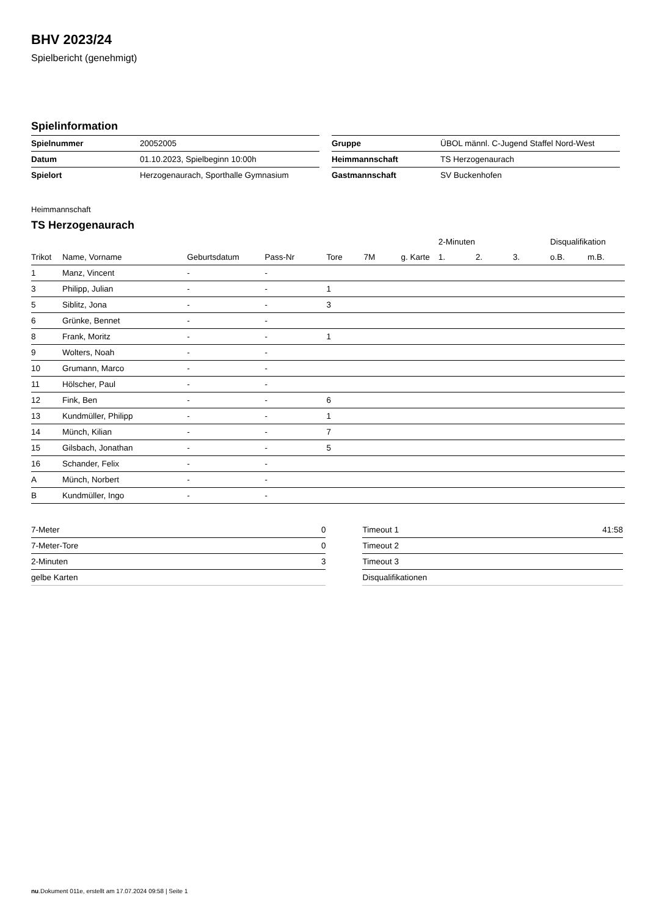BHV 2023/24
Spielbericht (genehmigt)
Spielinformation
| Spielnummer | 20052005 |
| Datum | 01.10.2023, Spielbeginn 10:00h |
| Spielort | Herzogenaurach, Sporthalle Gymnasium |
| Gruppe | ÜBOL männl. C-Jugend Staffel Nord-West |
| Heimmannschaft | TS Herzogenaurach |
| Gastmannschaft | SV Buckenhofen |
Heimmannschaft
TS Herzogenaurach
| | | | | | | | 2-Minuten | | | Disqualifikation | |
| --- | --- | --- | --- | --- | --- | --- | --- | --- | --- | --- | --- |
| Trikot | Name, Vorname | Geburtsdatum | Pass-Nr | Tore | 7M | g. Karte | 1. | 2. | 3. | o.B. | m.B. |
| 1 | Manz, Vincent | - | - | | | | | | | | |
| 3 | Philipp, Julian | - | - | 1 | | | | | | | |
| 5 | Siblitz, Jona | - | - | 3 | | | | | | | |
| 6 | Grünke, Bennet | - | - | | | | | | | | |
| 8 | Frank, Moritz | - | - | 1 | | | | | | | |
| 9 | Wolters, Noah | - | - | | | | | | | | |
| 10 | Grumann, Marco | - | - | | | | | | | | |
| 11 | Hölscher, Paul | - | - | | | | | | | | |
| 12 | Fink, Ben | - | - | 6 | | | | | | | |
| 13 | Kundmüller, Philipp | - | - | 1 | | | | | | | |
| 14 | Münch, Kilian | - | - | 7 | | | | | | | |
| 15 | Gilsbach, Jonathan | - | - | 5 | | | | | | | |
| 16 | Schander, Felix | - | - | | | | | | | | |
| A | Münch, Norbert | - | - | | | | | | | | |
| B | Kundmüller, Ingo | - | - | | | | | | | | |
| 7-Meter | 0 |
| 7-Meter-Tore | 0 |
| 2-Minuten | 3 |
| gelbe Karten | |
| Timeout 1 | 41:58 |
| Timeout 2 | |
| Timeout 3 | |
| Disqualifikationen | |
nu.Dokument 011e, erstellt am 17.07.2024 09:58 | Seite 1